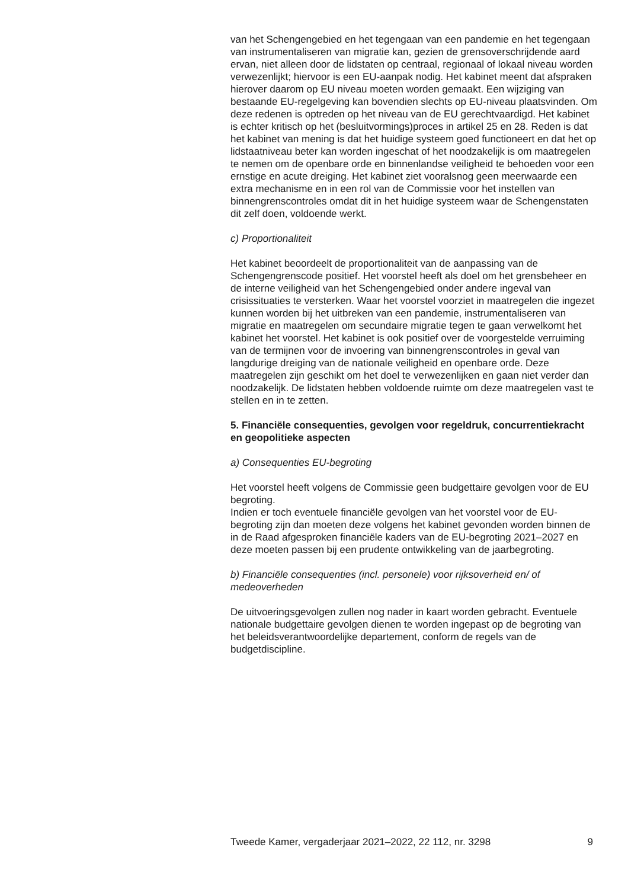van het Schengengebied en het tegengaan van een pandemie en het tegengaan van instrumentaliseren van migratie kan, gezien de grensoverschrijdende aard ervan, niet alleen door de lidstaten op centraal, regionaal of lokaal niveau worden verwezenlijkt; hiervoor is een EU-aanpak nodig. Het kabinet meent dat afspraken hierover daarom op EU niveau moeten worden gemaakt. Een wijziging van bestaande EU-regelgeving kan bovendien slechts op EU-niveau plaatsvinden. Om deze redenen is optreden op het niveau van de EU gerechtvaardigd. Het kabinet is echter kritisch op het (besluitvormings)proces in artikel 25 en 28. Reden is dat het kabinet van mening is dat het huidige systeem goed functioneert en dat het op lidstaatniveau beter kan worden ingeschat of het noodzakelijk is om maatregelen te nemen om de openbare orde en binnenlandse veiligheid te behoeden voor een ernstige en acute dreiging. Het kabinet ziet vooralsnog geen meerwaarde een extra mechanisme en in een rol van de Commissie voor het instellen van binnengrenscontroles omdat dit in het huidige systeem waar de Schengenstaten dit zelf doen, voldoende werkt.
c) Proportionaliteit
Het kabinet beoordeelt de proportionaliteit van de aanpassing van de Schengengrenscode positief. Het voorstel heeft als doel om het grensbeheer en de interne veiligheid van het Schengengebied onder andere ingeval van crisissituaties te versterken. Waar het voorstel voorziet in maatregelen die ingezet kunnen worden bij het uitbreken van een pandemie, instrumentaliseren van migratie en maatregelen om secundaire migratie tegen te gaan verwelkomt het kabinet het voorstel. Het kabinet is ook positief over de voorgestelde verruiming van de termijnen voor de invoering van binnengrenscontroles in geval van langdurige dreiging van de nationale veiligheid en openbare orde. Deze maatregelen zijn geschikt om het doel te verwezenlijken en gaan niet verder dan noodzakelijk. De lidstaten hebben voldoende ruimte om deze maatregelen vast te stellen en in te zetten.
5. Financiële consequenties, gevolgen voor regeldruk, concurrentiekracht en geopolitieke aspecten
a) Consequenties EU-begroting
Het voorstel heeft volgens de Commissie geen budgettaire gevolgen voor de EU begroting.
Indien er toch eventuele financiële gevolgen van het voorstel voor de EU-begroting zijn dan moeten deze volgens het kabinet gevonden worden binnen de in de Raad afgesproken financiële kaders van de EU-begroting 2021–2027 en deze moeten passen bij een prudente ontwikkeling van de jaarbegroting.
b) Financiële consequenties (incl. personele) voor rijksoverheid en/ of medeoverheden
De uitvoeringsgevolgen zullen nog nader in kaart worden gebracht. Eventuele nationale budgettaire gevolgen dienen te worden ingepast op de begroting van het beleidsverantwoordelijke departement, conform de regels van de budgetdiscipline.
Tweede Kamer, vergaderjaar 2021–2022, 22 112, nr. 3298 9